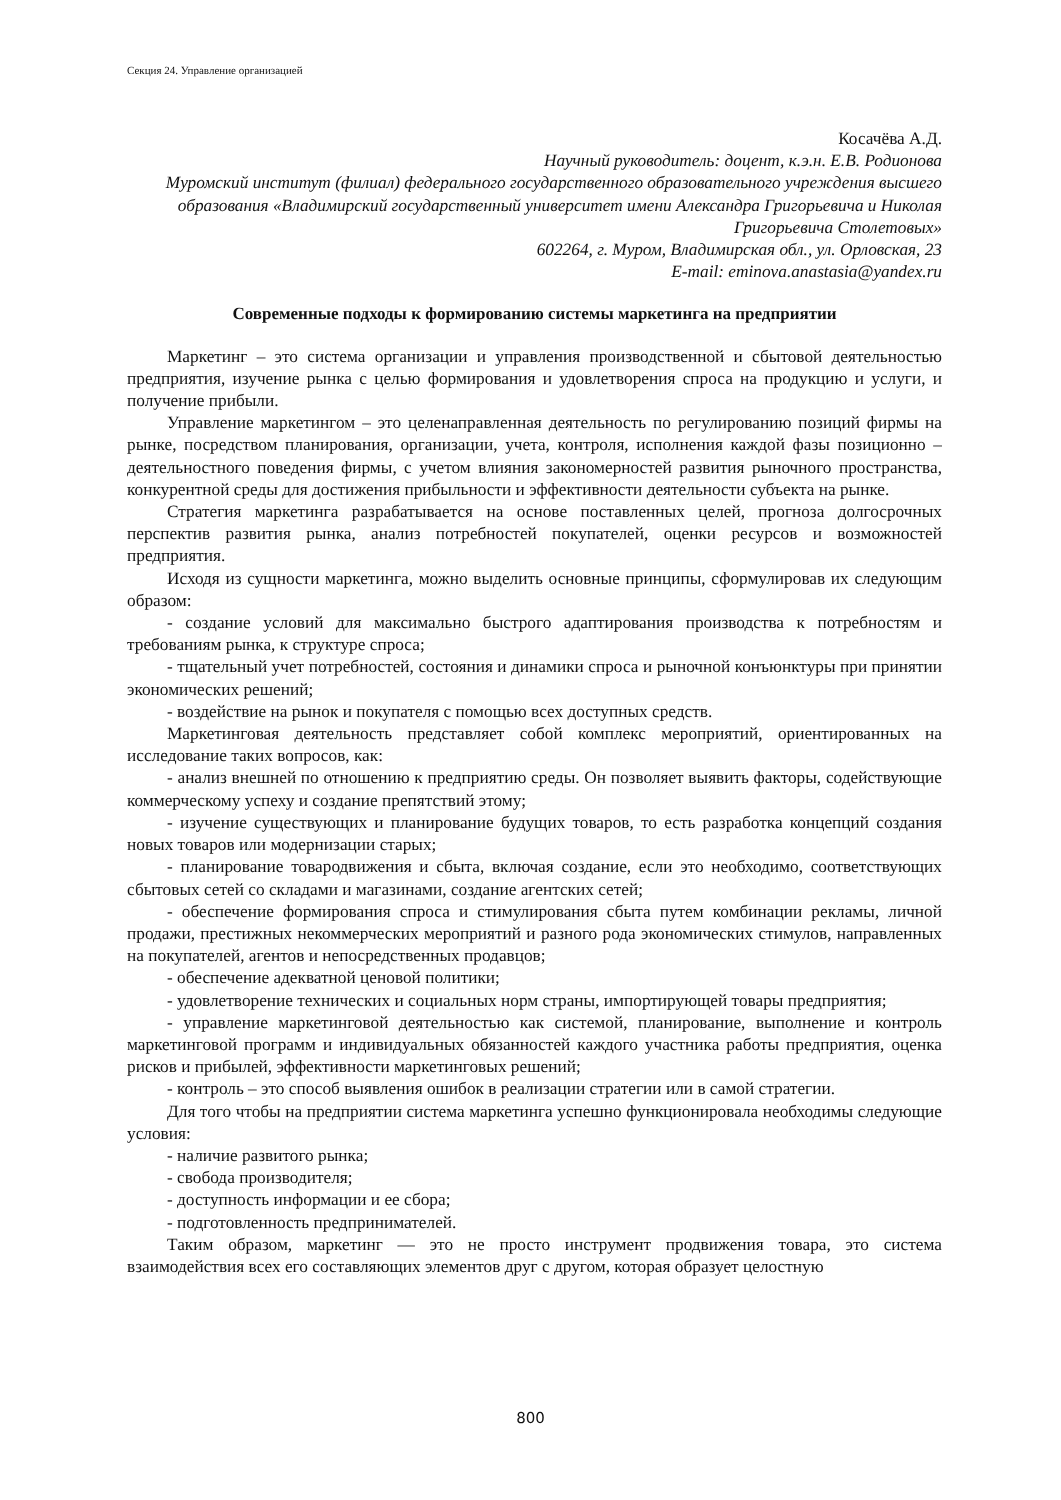Секция 24. Управление организацией
Косачёва А.Д.
Научный руководитель: доцент, к.э.н. Е.В. Родионова
Муромский институт (филиал) федерального государственного образовательного учреждения высшего образования «Владимирский государственный университет имени Александра Григорьевича и Николая Григорьевича Столетовых»
602264, г. Муром, Владимирская обл., ул. Орловская, 23
E-mail: eminova.anastasia@yandex.ru
Современные подходы к формированию системы маркетинга на предприятии
Маркетинг – это система организации и управления производственной и сбытовой деятельностью предприятия, изучение рынка с целью формирования и удовлетворения спроса на продукцию и услуги, и получение прибыли.
Управление маркетингом – это целенаправленная деятельность по регулированию позиций фирмы на рынке, посредством планирования, организации, учета, контроля, исполнения каждой фазы позиционно – деятельностного поведения фирмы, с учетом влияния закономерностей развития рыночного пространства, конкурентной среды для достижения прибыльности и эффективности деятельности субъекта на рынке.
Стратегия маркетинга разрабатывается на основе поставленных целей, прогноза долгосрочных перспектив развития рынка, анализ потребностей покупателей, оценки ресурсов и возможностей предприятия.
Исходя из сущности маркетинга, можно выделить основные принципы, сформулировав их следующим образом:
- создание условий для максимально быстрого адаптирования производства к потребностям и требованиям рынка, к структуре спроса;
- тщательный учет потребностей, состояния и динамики спроса и рыночной конъюнктуры при принятии экономических решений;
- воздействие на рынок и покупателя с помощью всех доступных средств.
Маркетинговая деятельность представляет собой комплекс мероприятий, ориентированных на исследование таких вопросов, как:
- анализ внешней по отношению к предприятию среды. Он позволяет выявить факторы, содействующие коммерческому успеху и создание препятствий этому;
- изучение существующих и планирование будущих товаров, то есть разработка концепций создания новых товаров или модернизации старых;
- планирование товародвижения и сбыта, включая создание, если это необходимо, соответствующих сбытовых сетей со складами и магазинами, создание агентских сетей;
- обеспечение формирования спроса и стимулирования сбыта путем комбинации рекламы, личной продажи, престижных некоммерческих мероприятий и разного рода экономических стимулов, направленных на покупателей, агентов и непосредственных продавцов;
- обеспечение адекватной ценовой политики;
- удовлетворение технических и социальных норм страны, импортирующей товары предприятия;
- управление маркетинговой деятельностью как системой, планирование, выполнение и контроль маркетинговой программ и индивидуальных обязанностей каждого участника работы предприятия, оценка рисков и прибылей, эффективности маркетинговых решений;
- контроль – это способ выявления ошибок в реализации стратегии или в самой стратегии.
Для того чтобы на предприятии система маркетинга успешно функционировала необходимы следующие условия:
- наличие развитого рынка;
- свобода производителя;
- доступность информации и ее сбора;
- подготовленность предпринимателей.
Таким образом, маркетинг — это не просто инструмент продвижения товара, это система взаимодействия всех его составляющих элементов друг с другом, которая образует целостную
800